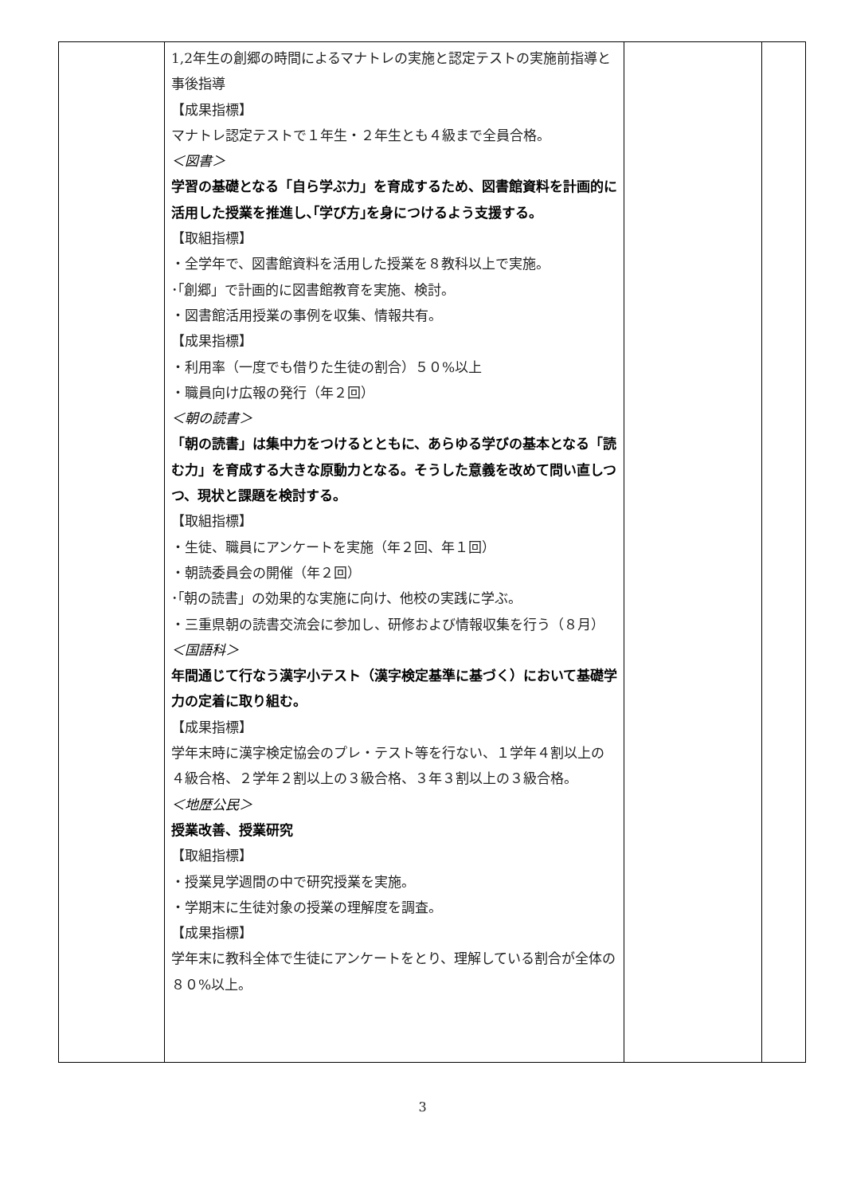| | 1,2年生の創郷の時間によるマナトレの実施と認定テストの実施前指導と事後指導 【成果指標】 マナトレ認定テストで１年生・２年生とも４級まで全員合格。 ＜図書＞ 学習の基礎となる「自ら学ぶ力」を育成するため、図書館資料を計画的に活用した授業を推進し､｢学び方｣を身につけるよう支援する。 【取組指標】 ・全学年で、図書館資料を活用した授業を８教科以上で実施。 ･｢創郷」で計画的に図書館教育を実施、検討。 ・図書館活用授業の事例を収集、情報共有。 【成果指標】 ・利用率（一度でも借りた生徒の割合）５０%以上 ・職員向け広報の発行（年２回） ＜朝の読書＞ 「朝の読書」は集中力をつけるとともに、あらゆる学びの基本となる「読む力」を育成する大きな原動力となる。そうした意義を改めて問い直しつつ、現状と課題を検討する。 【取組指標】 ・生徒、職員にアンケートを実施（年２回、年１回） ・朝読委員会の開催（年２回） ･｢朝の読書」の効果的な実施に向け、他校の実践に学ぶ。 ・三重県朝の読書交流会に参加し、研修および情報収集を行う（８月） ＜国語科＞ 年間通じて行なう漢字小テスト（漢字検定基準に基づく）において基礎学力の定着に取り組む。 【成果指標】 学年末時に漢字検定協会のプレ・テスト等を行ない、１学年４割以上の４級合格、２学年２割以上の３級合格、３年３割以上の３級合格。 ＜地歴公民＞ 授業改善、授業研究 【取組指標】 ・授業見学週間の中で研究授業を実施。 ・学期末に生徒対象の授業の理解度を調査。 【成果指標】 学年末に教科全体で生徒にアンケートをとり、理解している割合が全体の８０%以上。 | | |
3